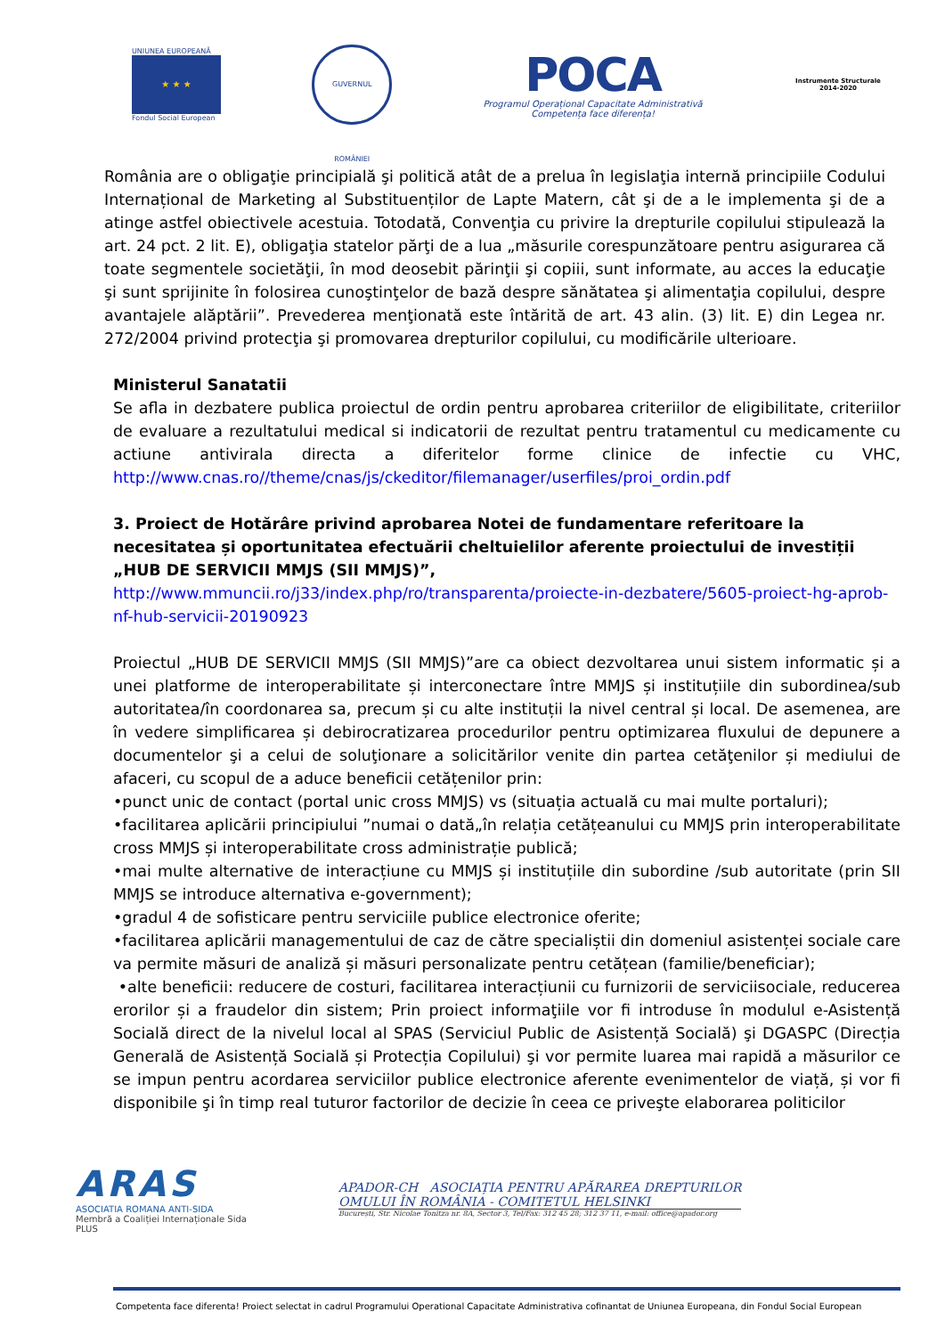UNIUNEA EUROPEANĂ
★ ★ ★
Fondul Social European
GUVERNUL ROMÂNIEI
POCA
Programul Operațional Capacitate Administrativă
Competența face diferența!
Instrumente Structurale
2014-2020
România are o obligaţie principială şi politică atât de a prelua în legislaţia internă principiile Codului Internațional de Marketing al Substituenților de Lapte Matern, cât şi de a le implementa şi de a atinge astfel obiectivele acestuia. Totodată, Convenţia cu privire la drepturile copilului stipulează la art. 24 pct. 2 lit. E), obligaţia statelor părţi de a lua „măsurile corespunzătoare pentru asigurarea că toate segmentele societăţii, în mod deosebit părinţii şi copiii, sunt informate, au acces la educaţie şi sunt sprijinite în folosirea cunoştinţelor de bază despre sănătatea şi alimentaţia copilului, despre avantajele alăptării”. Prevederea menţionată este întărită de art. 43 alin. (3) lit. E) din Legea nr. 272/2004 privind protecţia şi promovarea drepturilor copilului, cu modificările ulterioare.
Ministerul Sanatatii
Se afla in dezbatere publica proiectul de ordin pentru aprobarea criteriilor de eligibilitate, criteriilor de evaluare a rezultatului medical si indicatorii de rezultat pentru tratamentul cu medicamente cu actiune antivirala directa a diferitelor forme clinice de infectie cu VHC, http://www.cnas.ro//theme/cnas/js/ckeditor/filemanager/userfiles/proi_ordin.pdf
3. Proiect de Hotărâre privind aprobarea Notei de fundamentare referitoare la necesitatea și oportunitatea efectuării cheltuielilor aferente proiectului de investiții „HUB DE SERVICII MMJS (SII MMJS)”, http://www.mmuncii.ro/j33/index.php/ro/transparenta/proiecte-in-dezbatere/5605-proiect-hg-aprob-nf-hub-servicii-20190923
Proiectul „HUB DE SERVICII MMJS (SII MMJS)”are ca obiect dezvoltarea unui sistem informatic și a unei platforme de interoperabilitate și interconectare între MMJS și instituțiile din subordinea/sub autoritatea/în coordonarea sa, precum și cu alte instituții la nivel central și local. De asemenea, are în vedere simplificarea și debirocratizarea procedurilor pentru optimizarea fluxului de depunere a documentelor şi a celui de soluţionare a solicitărilor venite din partea cetăţenilor și mediului de afaceri, cu scopul de a aduce beneficii cetățenilor prin:
•punct unic de contact (portal unic cross MMJS) vs (situația actuală cu mai multe portaluri);
•facilitarea aplicării principiului ”numai o dată„în relația cetățeanului cu MMJS prin interoperabilitate cross MMJS și interoperabilitate cross administrație publică;
•mai multe alternative de interacțiune cu MMJS și instituțiile din subordine /sub autoritate (prin SII MMJS se introduce alternativa e-government);
•gradul 4 de sofisticare pentru serviciile publice electronice oferite;
•facilitarea aplicării managementului de caz de către specialiștii din domeniul asistenței sociale care va permite măsuri de analiză și măsuri personalizate pentru cetățean (familie/beneficiar);
•alte beneficii: reducere de costuri, facilitarea interacțiunii cu furnizorii de serviciisociale, reducerea erorilor și a fraudelor din sistem; Prin proiect informaţiile vor fi introduse în modulul e-Asistență Socială direct de la nivelul local al SPAS (Serviciul Public de Asistență Socială) şi DGASPC (Direcția Generală de Asistență Socială și Protecția Copilului) şi vor permite luarea mai rapidă a măsurilor ce se impun pentru acordarea serviciilor publice electronice aferente evenimentelor de viață, și vor fi disponibile şi în timp real tuturor factorilor de decizie în ceea ce priveşte elaborarea politicilor
ARAS
ASOCIATIA ROMANA ANTI-SIDA
Membră a Coaliției Internaționale Sida PLUS
APADOR-CH ASOCIAȚIA PENTRU APĂRAREA DREPTURILOR
OMULUI ÎN ROMÂNIA - COMITETUL HELSINKI
București, Str. Nicolae Tonitza nr. 8A, Sector 3, Tel/Fax: 312 45 28; 312 37 11, e-mail: office@apador.org
Competenta face diferenta! Proiect selectat in cadrul Programului Operational Capacitate Administrativa cofinantat de Uniunea Europeana, din Fondul Social European